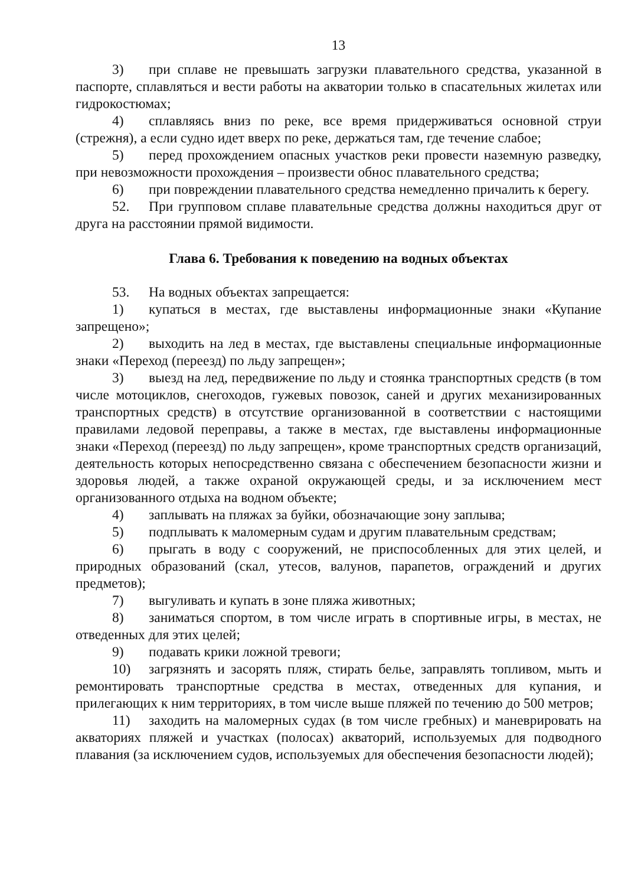13
3) при сплаве не превышать загрузки плавательного средства, указанной в паспорте, сплавляться и вести работы на акватории только в спасательных жилетах или гидрокостюмах;
4) сплавляясь вниз по реке, все время придерживаться основной струи (стрежня), а если судно идет вверх по реке, держаться там, где течение слабое;
5) перед прохождением опасных участков реки провести наземную разведку, при невозможности прохождения – произвести обнос плавательного средства;
6) при повреждении плавательного средства немедленно причалить к берегу.
52. При групповом сплаве плавательные средства должны находиться друг от друга на расстоянии прямой видимости.
Глава 6. Требования к поведению на водных объектах
53. На водных объектах запрещается:
1) купаться в местах, где выставлены информационные знаки «Купание запрещено»;
2) выходить на лед в местах, где выставлены специальные информационные знаки «Переход (переезд) по льду запрещен»;
3) выезд на лед, передвижение по льду и стоянка транспортных средств (в том числе мотоциклов, снегоходов, гужевых повозок, саней и других механизированных транспортных средств) в отсутствие организованной в соответствии с настоящими правилами ледовой переправы, а также в местах, где выставлены информационные знаки «Переход (переезд) по льду запрещен», кроме транспортных средств организаций, деятельность которых непосредственно связана с обеспечением безопасности жизни и здоровья людей, а также охраной окружающей среды, и за исключением мест организованного отдыха на водном объекте;
4) заплывать на пляжах за буйки, обозначающие зону заплыва;
5) подплывать к маломерным судам и другим плавательным средствам;
6) прыгать в воду с сооружений, не приспособленных для этих целей, и природных образований (скал, утесов, валунов, парапетов, ограждений и других предметов);
7) выгуливать и купать в зоне пляжа животных;
8) заниматься спортом, в том числе играть в спортивные игры, в местах, не отведенных для этих целей;
9) подавать крики ложной тревоги;
10) загрязнять и засорять пляж, стирать белье, заправлять топливом, мыть и ремонтировать транспортные средства в местах, отведенных для купания, и прилегающих к ним территориях, в том числе выше пляжей по течению до 500 метров;
11) заходить на маломерных судах (в том числе гребных) и маневрировать на акваториях пляжей и участках (полосах) акваторий, используемых для подводного плавания (за исключением судов, используемых для обеспечения безопасности людей);